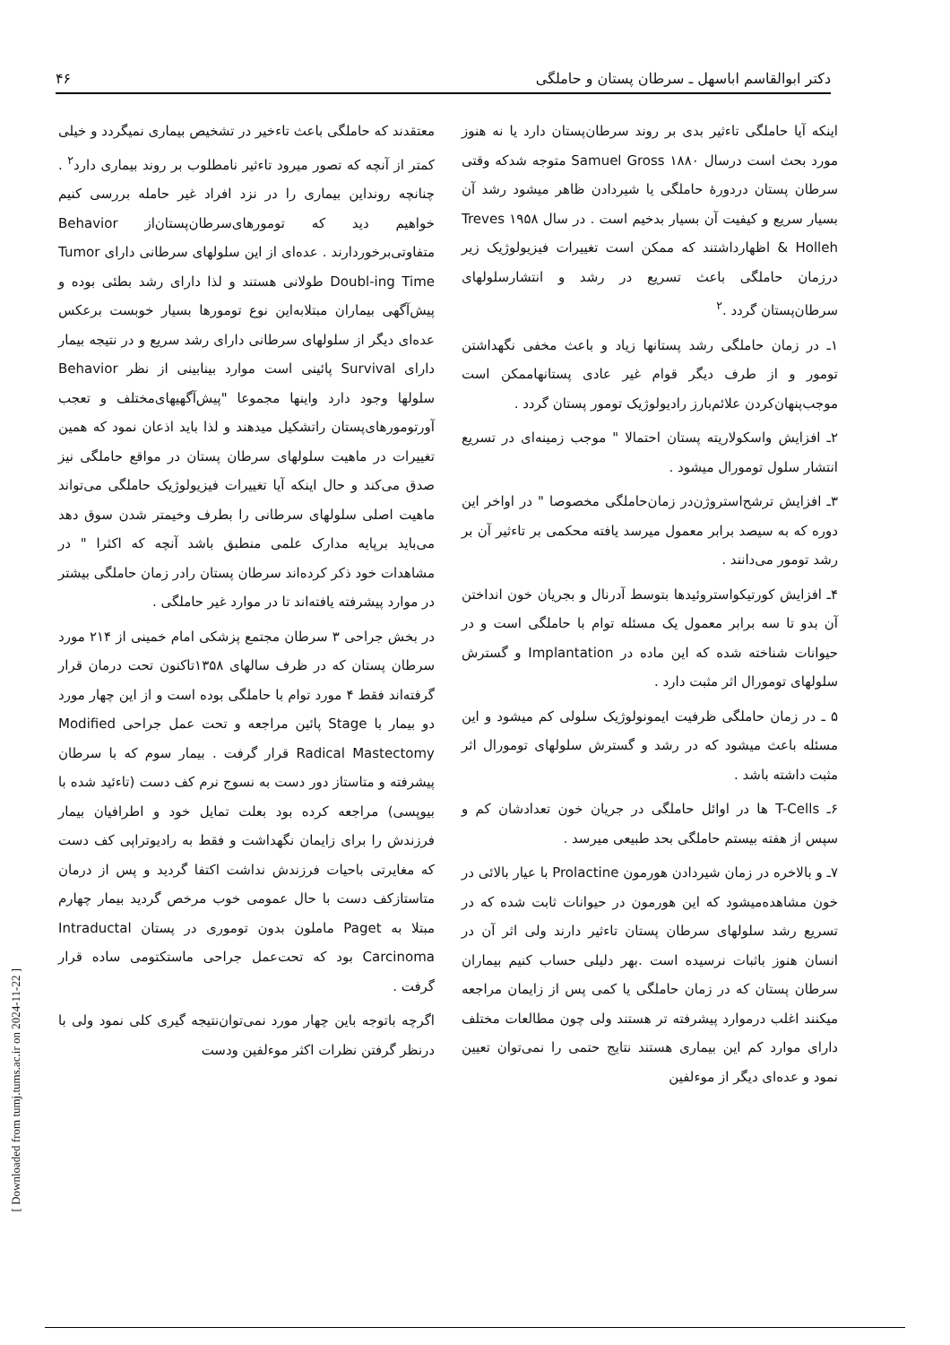دکتر ابوالقاسم اباسهل ـ سرطان پستان و حاملگی ۴۶
اینکه آیا حاملگی تاءثیر بدی بر روند سرطان‌پستان دارد یا نه هنوز مورد بحث است درسال ۱۸۸۰ Samuel Gross متوجه شدکه وقتی سرطان پستان دردوره‌ٔ حاملگی یا شیردادن ظاهر میشود رشد آن بسیار سریع و کیفیت آن بسیار بدخیم است . در سال ۱۹۵۸ Treves & Holleh اظهارداشتند که ممکن است تغییرات فیزیولوژیک زیر درزمان حاملگی باعث تسریع در رشد و انتشارسلولهای سرطان‌پستان گردد .<sup>۲</sup>
۱ـ در زمان حاملگی رشد پستانها زیاد و باعث مخفی نگهداشتن تومور و از طرف دیگر قوام غیر عادی پستانهاممکن است موجب‌پنهان‌کردن علائم‌بارز رادیولوژیک تومور پستان گردد .
۲ـ افزایش واسکولاریته پستان احتمالا " موجب زمینه‌ای در تسریع انتشار سلول تومورال میشود .
۳ـ افزایش ترشح‌استروژن‌در زمان‌حاملگی مخصوصا " در اواخر این دوره که به سیصد برابر معمول میرسد یافته محکمی بر تاءثیر آن بر رشد تومور می‌دانند .
۴ـ افزایش کورتیکواستروئیدها بتوسط آدرنال و بجریان خون انداختن آن بدو تا سه برابر معمول یک مسئله توام با حاملگی است و در حیوانات شناخته شده که این ماده در Implantation و گسترش سلولهای تومورال اثر مثبت دارد .
۵ ـ در زمان حاملگی ظرفیت ایمونولوژیک سلولی کم میشود و این مسئله باعث میشود که در رشد و گسترش سلولهای تومورال اثر مثبت داشته باشد .
۶ـ T-Cells ها در اوائل حاملگی در جریان خون تعدادشان کم و سپس از هفته بیستم حاملگی بحد طبیعی میرسد .
۷ـ و بالاخره در زمان شیردادن هورمون Prolactine با عیار بالائی در خون مشاهده‌میشود که این هورمون در حیوانات ثابت شده که در تسریع رشد سلولهای سرطان پستان تاءثیر دارند ولی اثر آن در انسان هنوز باثبات نرسیده است .بهر دلیلی حساب کنیم بیماران سرطان پستان که در زمان حاملگی یا کمی پس از زایمان مراجعه میکنند اغلب درموارد پیشرفته تر هستند ولی چون مطالعات مختلف دارای موارد کم این بیماری هستند نتایج حتمی را نمی‌توان تعیین نمود و عده‌ای دیگر از موءلفین
معتقدند که حاملگی باعث تاءخیر در تشخیص بیماری نمیگردد و خیلی کمتر از آنچه که تصور میرود تاءثیر نامطلوب بر روند بیماری دارد<sup>۲</sup> . چنانچه رونداین بیماری را در نزد افراد غیر حامله بررسی کنیم خواهیم دید که تومورهای‌سرطان‌پستان‌از Behavior متفاوتی‌برخوردارند . عده‌ای از این سلولهای سرطانی دارای Tumor Doubl-ing Time طولانی هستند و لذا دارای رشد بطئی بوده و پیش‌آگهی بیماران مبتلابه‌این نوع تومورها بسیار خوبست برعکس عده‌ای دیگر از سلولهای سرطانی دارای رشد سریع و در نتیجه بیمار دارای Survival پائینی است موارد بینابینی از نظر Behavior سلولها وجود دارد واینها مجموعا "پیش‌آگهیهای‌مختلف و تعجب آورتومورهای‌پستان راتشکیل میدهند و لذا باید اذعان نمود که همین تغییرات در ماهیت سلولهای سرطان پستان در مواقع حاملگی نیز صدق می‌کند و حال اینکه آیا تغییرات فیزیولوژیک حاملگی می‌تواند ماهیت اصلی سلولهای سرطانی را بطرف وخیمتر شدن سوق دهد می‌باید برپایه مدارک علمی منطبق باشد آنچه که اکثرا " در مشاهدات خود ذکر کرده‌اند سرطان پستان رادر زمان حاملگی بیشتر در موارد پیشرفته یافته‌اند تا در موارد غیر حاملگی .
در بخش جراحی ۳ سرطان مجتمع پزشکی امام خمینی از ۲۱۴ مورد سرطان پستان که در ظرف سالهای ۱۳۵۸تاکنون تحت درمان قرار گرفته‌اند فقط ۴ مورد توام با حاملگی بوده است و از این چهار مورد دو بیمار با Stage پائین مراجعه و تحت عمل جراحی Modified Radical Mastectomy قرار گرفت . بیمار سوم که با سرطان پیشرفته و متاستاز دور دست به نسوج نرم کف دست (تاءئید شده با بیوپسی) مراجعه کرده بود بعلت تمایل خود و اطرافیان بیمار فرزندش را برای زایمان نگهداشت و فقط به رادیوتراپی کف دست که مغایرتی باحیات فرزندش نداشت اکتفا گردید و پس از درمان متاستازکف دست با حال عمومی خوب مرخص گردید بیمار چهارم مبتلا به Paget ماملون بدون توموری در پستان Intraductal Carcinoma بود که تحت‌عمل جراحی ماستکتومی ساده قرار گرفت .
اگرچه باتوجه باین چهار مورد نمی‌توان‌نتیجه گیری کلی نمود ولی با درنظر گرفتن نظرات اکثر موءلفین ودست
[ Downloaded from tumj.tums.ac.ir on 2024-11-22 ]